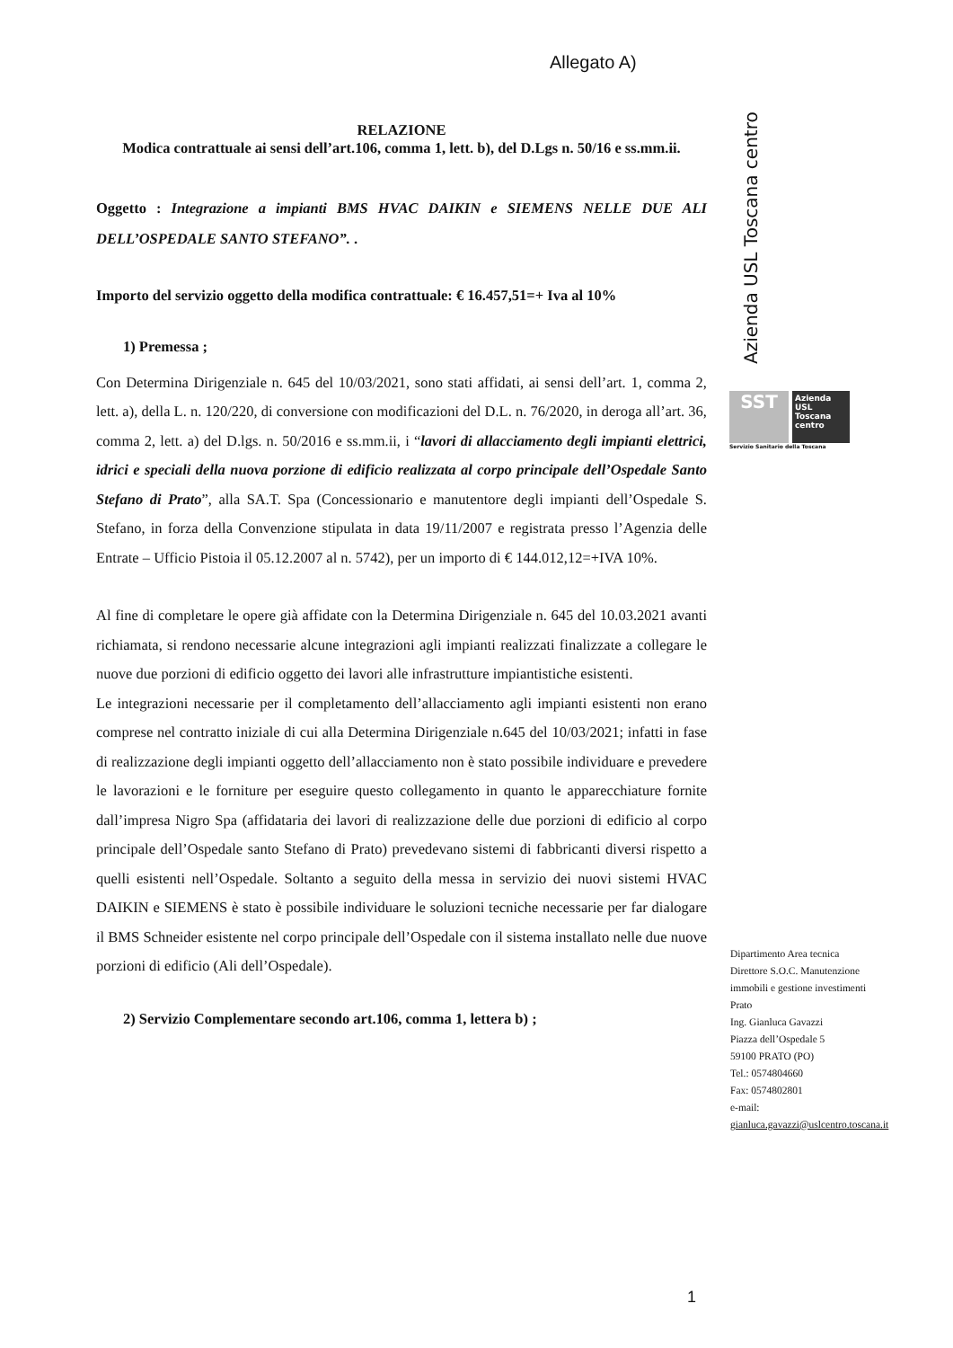Allegato A)
RELAZIONE
Modica contrattuale ai sensi dell’art.106, comma 1, lett. b), del D.Lgs n. 50/16 e ss.mm.ii.
Oggetto : Integrazione a impianti BMS HVAC DAIKIN e SIEMENS NELLE DUE ALI DELL’OSPEDALE SANTO STEFANO”. .
Importo del servizio oggetto della modifica contrattuale: € 16.457,51=+ Iva al 10%
1) Premessa ;
Con Determina Dirigenziale n. 645 del 10/03/2021, sono stati affidati, ai sensi dell’art. 1, comma 2, lett. a), della L. n. 120/220, di conversione con modificazioni del D.L. n. 76/2020, in deroga all’art. 36, comma 2, lett. a) del D.lgs. n. 50/2016 e ss.mm.ii, i “lavori di allacciamento degli impianti elettrici, idrici e speciali della nuova porzione di edificio realizzata al corpo principale dell’Ospedale Santo Stefano di Prato”, alla SA.T. Spa (Concessionario e manutentore degli impianti dell’Ospedale S. Stefano, in forza della Convenzione stipulata in data 19/11/2007 e registrata presso l’Agenzia delle Entrate – Ufficio Pistoia il 05.12.2007 al n. 5742), per un importo di € 144.012,12=+IVA 10%.
Al fine di completare le opere già affidate con la Determina Dirigenziale n. 645 del 10.03.2021 avanti richiamata, si rendono necessarie alcune integrazioni agli impianti realizzati finalizzate a collegare le nuove due porzioni di edificio oggetto dei lavori alle infrastrutture impiantistiche esistenti.
Le integrazioni necessarie per il completamento dell’allacciamento agli impianti esistenti non erano comprese nel contratto iniziale di cui alla Determina Dirigenziale n.645 del 10/03/2021; infatti in fase di realizzazione degli impianti oggetto dell’allacciamento non è stato possibile individuare e prevedere le lavorazioni e le forniture per eseguire questo collegamento in quanto le apparecchiature fornite dall’impresa Nigro Spa (affidataria dei lavori di realizzazione delle due porzioni di edificio al corpo principale dell’Ospedale santo Stefano di Prato) prevedevano sistemi di fabbricanti diversi rispetto a quelli esistenti nell’Ospedale. Soltanto a seguito della messa in servizio dei nuovi sistemi HVAC DAIKIN e SIEMENS è stato è possibile individuare le soluzioni tecniche necessarie per far dialogare il BMS Schneider esistente nel corpo principale dell’Ospedale con il sistema installato nelle due nuove porzioni di edificio (Ali dell’Ospedale).
2) Servizio Complementare secondo art.106, comma 1, lettera b) ;
Azienda USL Toscana centro
SST
Azienda USL Toscana centro
Servizio Sanitario della Toscana
Dipartimento Area tecnica
Direttore S.O.C. Manutenzione
immobili e gestione investimenti
Prato
Ing. Gianluca Gavazzi
Piazza dell’Ospedale 5
59100 PRATO (PO)
Tel.: 0574804660
Fax: 0574802801
e-mail:
gianluca.gavazzi@uslcentro.toscana.it
1